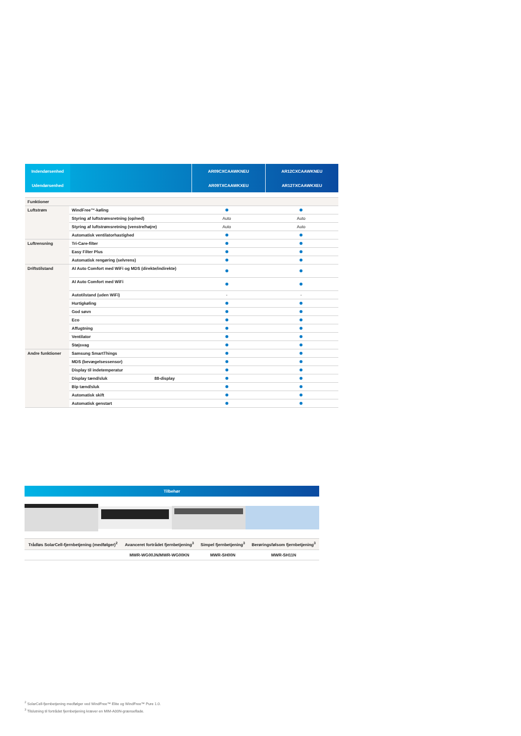| Indendørsenhed | | AR09CXCAAWKNEU | AR12CXCAAWKNEU |
| Udendørsenhed | | AR09TXCAAWKXEU | AR12TXCAAWKXEU |
| Funktioner | | | |
| Luftstrøm | WindFree™-køling | | |
| | Styring af luftstrømsretning (op/ned) | Auto | Auto |
| | Styring af luftstrømsretning (venstre/højre) | Auto | Auto |
| | Automatisk ventilatorhastighed | | |
| Luftrensning | Tri-Care-filter | | |
| | Easy Filter Plus | | |
| | Automatisk rengøring (selvrens) | | |
| Driftstilstand | AI Auto Comfort med WiFi og MDS (direkte/indirekte) | | |
| | AI Auto Comfort med WiFi | | |
| | Autotilstand (uden WiFi) | - | - |
| | Hurtigkøling | | |
| | God søvn | | |
| | Eco | | |
| | Affugtning | | |
| | Ventilator | | |
| | Støjsvag | | |
| Andre funktioner | Samsung SmartThings | | |
| | MDS (bevægelsessensor) | | |
| | Display til indetemperatur | | |
| | Display tænd/sluk 88-display | | |
| | Bip tænd/sluk | | |
| | Automatisk skift | | |
| | Automatisk genstart | | |
Tilbehør
| Trådløs SolarCell-fjernbetjening (medfølger)<sup>2</sup> | Avanceret fortrådet fjernbetjening<sup>3</sup> | Simpel fjernbetjening<sup>3</sup> | Berøringsfølsom fjernbetjening<sup>3</sup> |
| | MWR-WG00JN/MWR-WG00KN | MWR-SH00N | MWR-SH11N |
<sup>2</sup> SolarCell-fjernbetjening medfølger ved WindFree™ Elite og WindFree™ Pure 1.0.
<sup>3</sup> Tilslutning til fortrådet fjernbetjening kræver en MIM-A00N-grænseflade.